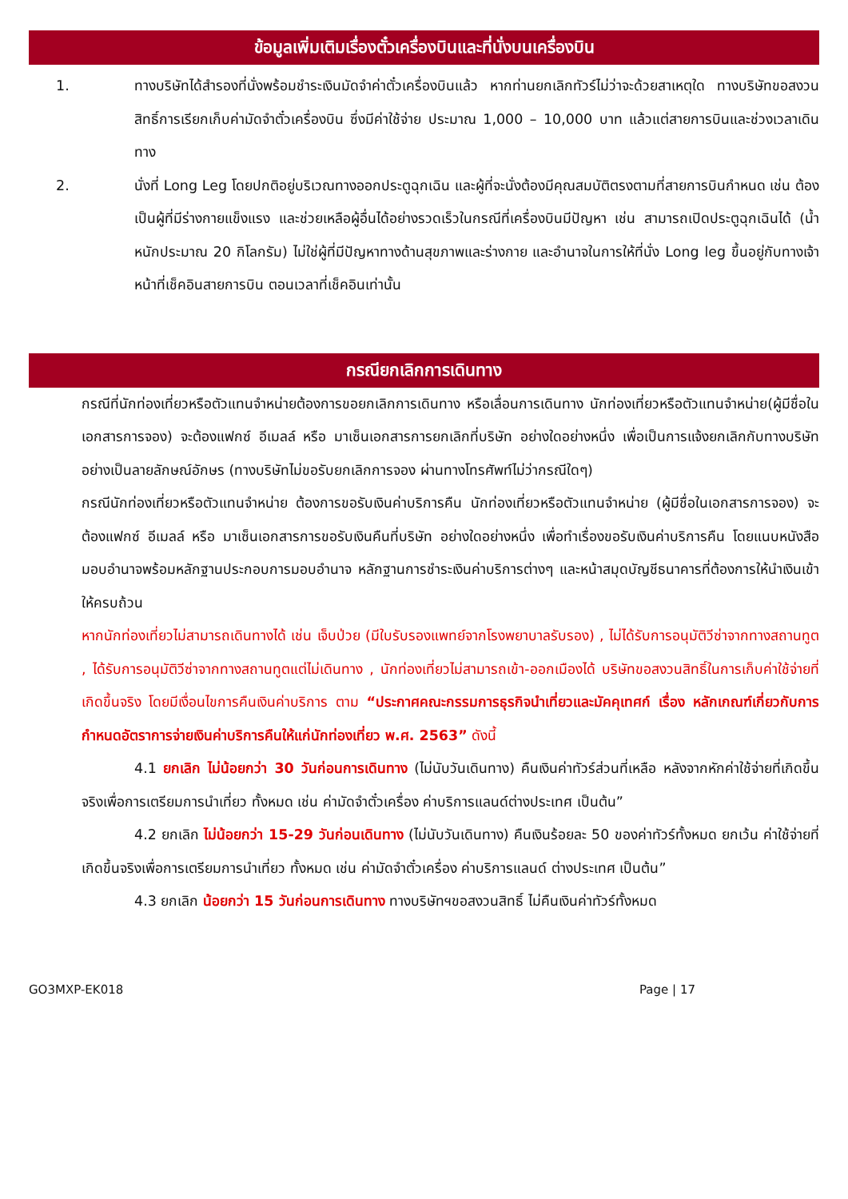ข้อมูลเพิ่มเติมเรื่องตั๋วเครื่องบินและที่นั่งบนเครื่องบิน
1. ทางบริษัทได้สำรองที่นั่งพร้อมชำระเงินมัดจำค่าตั๋วเครื่องบินแล้ว หากท่านยกเลิกทัวร์ไม่ว่าจะด้วยสาเหตุใด ทางบริษัทขอสงวนสิทธิ์การเรียกเก็บค่ามัดจำตั๋วเครื่องบิน ซึ่งมีค่าใช้จ่าย ประมาณ 1,000 – 10,000 บาท แล้วแต่สายการบินและช่วงเวลาเดินทาง
2. นั่งที่ Long Leg โดยปกติอยู่บริเวณทางออกประตูฉุกเฉิน และผู้ที่จะนั่งต้องมีคุณสมบัติตรงตามที่สายการบินกำหนด เช่น ต้องเป็นผู้ที่มีร่างกายแข็งแรง และช่วยเหลือผู้อื่นได้อย่างรวดเร็วในกรณีที่เครื่องบินมีปัญหา เช่น สามารถเปิดประตูฉุกเฉินได้ (น้ำหนักประมาณ 20 กิโลกรัม) ไม่ใช่ผู้ที่มีปัญหาทางด้านสุขภาพและร่างกาย และอำนาจในการให้ที่นั่ง Long leg ขึ้นอยู่กับทางเจ้าหน้าที่เช็คอินสายการบิน ตอนเวลาที่เช็คอินเท่านั้น
กรณียกเลิกการเดินทาง
กรณีที่นักท่องเที่ยวหรือตัวแทนจำหน่ายต้องการขอยกเลิกการเดินทาง หรือเลื่อนการเดินทาง นักท่องเที่ยวหรือตัวแทนจำหน่าย(ผู้มีชื่อในเอกสารการจอง) จะต้องแฟกซ์ อีเมลล์ หรือ มาเซ็นเอกสารการยกเลิกที่บริษัท อย่างใดอย่างหนึ่ง เพื่อเป็นการแจ้งยกเลิกกับทางบริษัทอย่างเป็นลายลักษณ์อักษร (ทางบริษัทไม่ขอรับยกเลิกการจอง ผ่านทางโทรศัพท์ไม่ว่ากรณีใดๆ)
กรณีนักท่องเที่ยวหรือตัวแทนจำหน่าย ต้องการขอรับเงินค่าบริการคืน นักท่องเที่ยวหรือตัวแทนจำหน่าย (ผู้มีชื่อในเอกสารการจอง) จะต้องแฟกซ์ อีเมลล์ หรือ มาเซ็นเอกสารการขอรับเงินคืนที่บริษัท อย่างใดอย่างหนึ่ง เพื่อทำเรื่องขอรับเงินค่าบริการคืน โดยแนบหนังสือมอบอำนาจพร้อมหลักฐานประกอบการมอบอำนาจ หลักฐานการชำระเงินค่าบริการต่างๆ และหน้าสมุดบัญชีธนาคารที่ต้องการให้นำเงินเข้าให้ครบถ้วน
หากนักท่องเที่ยวไม่สามารถเดินทางได้ เช่น เจ็บป่วย (มีใบรับรองแพทย์จากโรงพยาบาลรับรอง) , ไม่ได้รับการอนุมัติวีซ่าจากทางสถานทูต , ได้รับการอนุมัติวีซ่าจากทางสถานทูตแต่ไม่เดินทาง , นักท่องเที่ยวไม่สามารถเข้า-ออกเมืองได้ บริษัทขอสงวนสิทธิ์ในการเก็บค่าใช้จ่ายที่เกิดขึ้นจริง โดยมีเงื่อนไขการคืนเงินค่าบริการ ตาม “ประกาศคณะกรรมการธุรกิจนำเที่ยวและมัคคุเทศก์ เรื่อง หลักเกณฑ์เกี่ยวกับการกำหนดอัตราการจ่ายเงินค่าบริการคืนให้แก่นักท่องเที่ยว พ.ศ. 2563” ดังนี้
4.1 ยกเลิก ไม่น้อยกว่า 30 วันก่อนการเดินทาง (ไม่นับวันเดินทาง) คืนเงินค่าทัวร์ส่วนที่เหลือ หลังจากหักค่าใช้จ่ายที่เกิดขึ้นจริงเพื่อการเตรียมการนำเที่ยว ทั้งหมด เช่น ค่ามัดจำตั๋วเครื่อง ค่าบริการแลนด์ต่างประเทศ เป็นต้น”
4.2 ยกเลิก ไม่น้อยกว่า 15-29 วันก่อนเดินทาง (ไม่นับวันเดินทาง) คืนเงินร้อยละ 50 ของค่าทัวร์ทั้งหมด ยกเว้น ค่าใช้จ่ายที่เกิดขึ้นจริงเพื่อการเตรียมการนำเที่ยว ทั้งหมด เช่น ค่ามัดจำตั๋วเครื่อง ค่าบริการแลนด์ ต่างประเทศ เป็นต้น”
4.3 ยกเลิก น้อยกว่า 15 วันก่อนการเดินทาง ทางบริษัทฯขอสงวนสิทธิ์ ไม่คืนเงินค่าทัวร์ทั้งหมด
GO3MXP-EK018 Page | 17